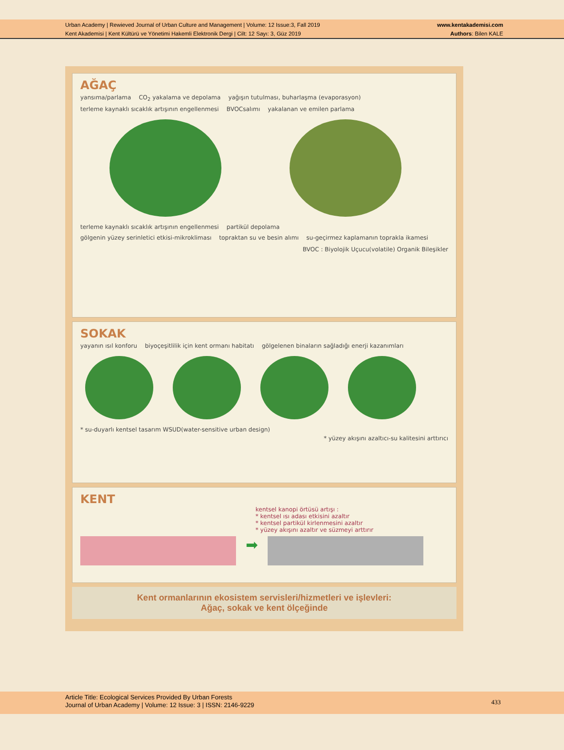Urban Academy | Rewieved Journal of Urban Culture and Management | Volume: 12 Issue:3, Fall 2019
Kent Akademisi | Kent Kültürü ve Yönetimi Hakemli Elektronik Dergi | Cilt: 12 Sayı: 3, Güz 2019
www.kentakademisi.com
Authors: Bilen KALE
AĞAÇ
yansıma/parlama CO<sub>2</sub> yakalama ve depolama yağışın tutulması, buharlaşma (evaporasyon)
terleme kaynaklı sıcaklık artışının engellenmesi BVOCsalımı yakalanan ve emilen parlama
terleme kaynaklı sıcaklık artışının engellenmesi partikül depolama
gölgenin yüzey serinletici etkisi-mikrokliması topraktan su ve besin alımı su-geçirmez kaplamanın toprakla ikamesi
BVOC : Biyolojik Uçucu(volatile) Organik Bileşikler
SOKAK
yayanın ısıl konforu biyoçeşitlilik için kent ormanı habitatı gölgelenen binaların sağladığı enerji kazanımları
* su-duyarlı kentsel tasarım WSUD(water-sensitive urban design)
* yüzey akışını azaltıcı-su kalitesini arttırıcı
KENT
kentsel kanopi örtüsü artışı :
* kentsel ısı adası etkisini azaltır
* kentsel partikül kirlenmesini azaltır
* yüzey akışını azaltır ve süzmeyi arttırır
➡
Kent ormanlarının ekosistem servisleri/hizmetleri ve işlevleri:
Ağaç, sokak ve kent ölçeğinde
Article Title: Ecological Services Provided By Urban Forests
Journal of Urban Academy | Volume: 12 Issue: 3 | ISSN: 2146-9229
433